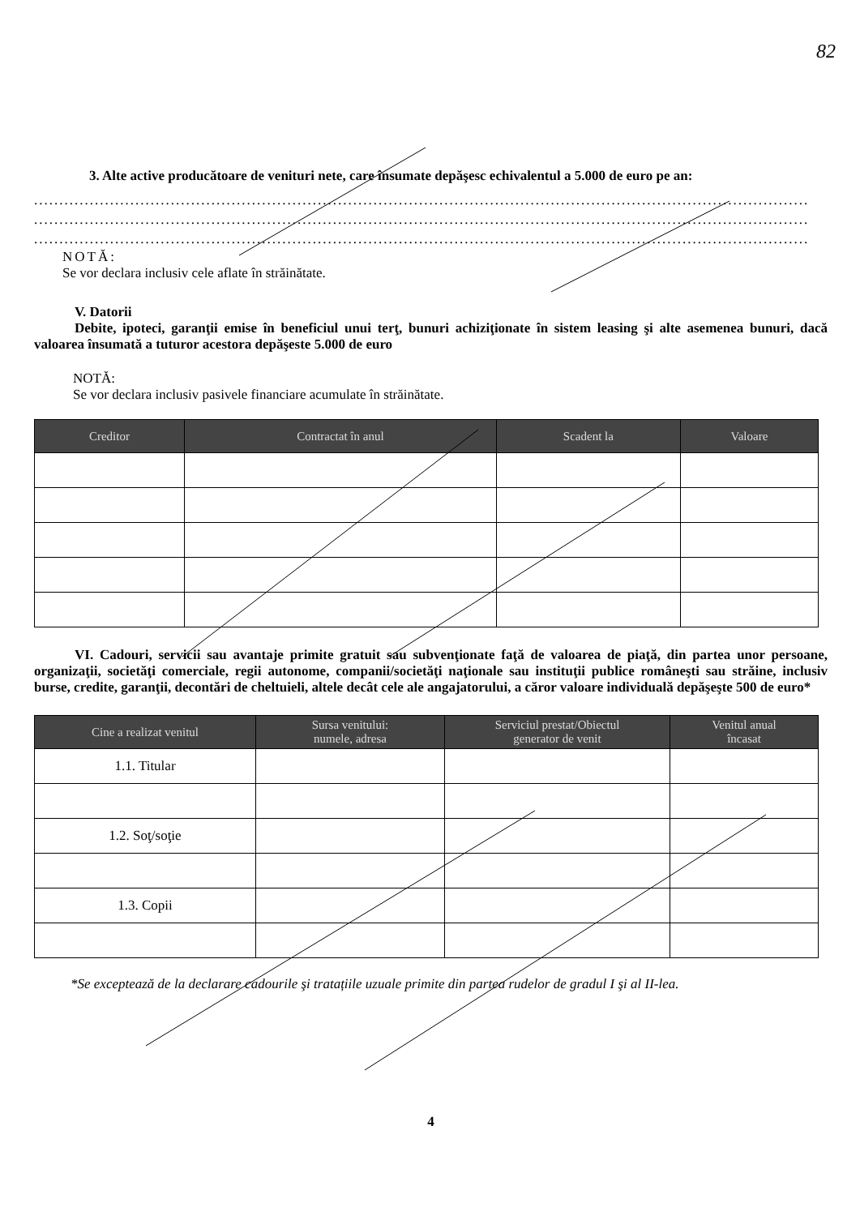82
3. Alte active producătoare de venituri nete, care însumate depăşesc echivalentul a 5.000 de euro pe an:
.........................................................................................................................................................
.........................................................................................................................................................
.........................................................................................................................................................
NOTĂ:
Se vor declara inclusiv cele aflate în străinătate.
V. Datorii
Debite, ipoteci, garanţii emise în beneficiul unui terţ, bunuri achiziţionate în sistem leasing şi alte asemenea bunuri, dacă valoarea însumată a tuturor acestora depăşeste 5.000 de euro
NOTĂ:
Se vor declara inclusiv pasivele financiare acumulate în străinătate.
| Creditor | Contractat în anul | Scadent la | Valoare |
| --- | --- | --- | --- |
VI. Cadouri, servicii sau avantaje primite gratuit sau subvenţionate faţă de valoarea de piaţă, din partea unor persoane, organizaţii, societăţi comerciale, regii autonome, companii/societăţi naţionale sau instituţii publice româneşti sau străine, inclusiv burse, credite, garanţii, decontări de cheltuieli, altele decât cele ale angajatorului, a căror valoare individuală depăşeşte 500 de euro*
| Cine a realizat venitul | Sursa venitului: numele, adresa | Serviciul prestat/Obiectul generator de venit | Venitul anual încasat |
| --- | --- | --- | --- |
| 1.1. Titular | | | |
| 1.2. Soţ/soţie | | | |
| 1.3. Copii | | | |
*Se exceptează de la declarare cadourile şi tratațiile uzuale primite din partea rudelor de gradul I şi al II-lea.
4